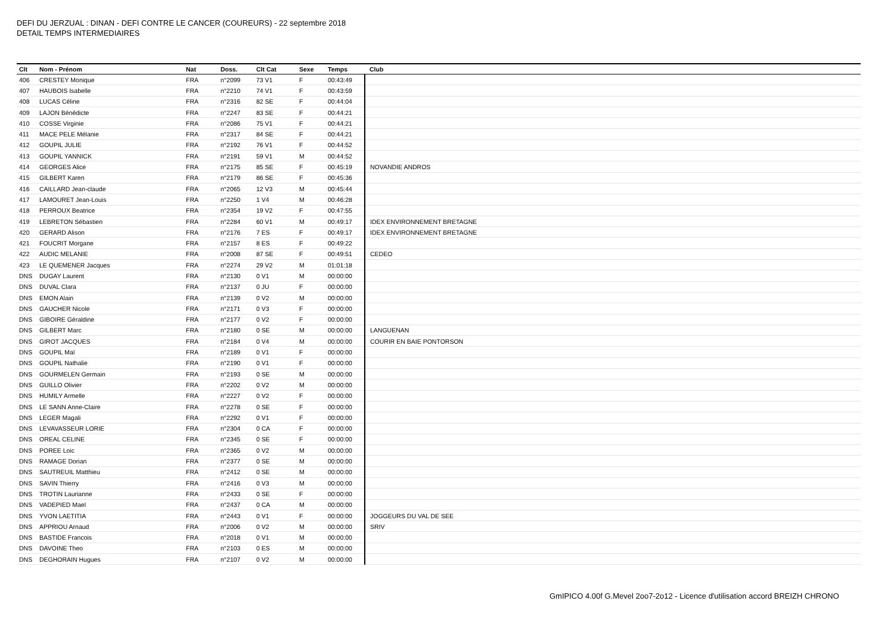DEFI DU JERZUAL : DINAN - DEFI CONTRE LE CANCER (COUREURS) - 22 septembre 2018
DETAIL TEMPS INTERMEDIAIRES
| Clt | Nom - Prénom | Nat | Doss. | Clt Cat | Sexe | Temps | Club |
| --- | --- | --- | --- | --- | --- | --- | --- |
| 406 | CRESTEY Monique | FRA | n°2099 | 73 V1 | F | 00:43:49 | |
| 407 | HAUBOIS Isabelle | FRA | n°2210 | 74 V1 | F | 00:43:59 | |
| 408 | LUCAS Céline | FRA | n°2316 | 82 SE | F | 00:44:04 | |
| 409 | LAJON Bénédicte | FRA | n°2247 | 83 SE | F | 00:44:21 | |
| 410 | COSSE Virginie | FRA | n°2086 | 75 V1 | F | 00:44:21 | |
| 411 | MACE PELE Mélanie | FRA | n°2317 | 84 SE | F | 00:44:21 | |
| 412 | GOUPIL JULIE | FRA | n°2192 | 76 V1 | F | 00:44:52 | |
| 413 | GOUPIL YANNICK | FRA | n°2191 | 59 V1 | M | 00:44:52 | |
| 414 | GEORGES Alice | FRA | n°2175 | 85 SE | F | 00:45:19 | NOVANDIE ANDROS |
| 415 | GILBERT Karen | FRA | n°2179 | 86 SE | F | 00:45:36 | |
| 416 | CAILLARD Jean-claude | FRA | n°2065 | 12 V3 | M | 00:45:44 | |
| 417 | LAMOURET Jean-Louis | FRA | n°2250 | 1 V4 | M | 00:46:28 | |
| 418 | PERROUX Beatrice | FRA | n°2354 | 19 V2 | F | 00:47:55 | |
| 419 | LEBRETON Sébastien | FRA | n°2284 | 60 V1 | M | 00:49:17 | IDEX ENVIRONNEMENT BRETAGNE |
| 420 | GERARD Alison | FRA | n°2176 | 7 ES | F | 00:49:17 | IDEX ENVIRONNEMENT BRETAGNE |
| 421 | FOUCRIT Morgane | FRA | n°2157 | 8 ES | F | 00:49:22 | |
| 422 | AUDIC MELANIE | FRA | n°2008 | 87 SE | F | 00:49:51 | CEDEO |
| 423 | LE QUEMENER Jacques | FRA | n°2274 | 29 V2 | M | 01:01:18 | |
| DNS | DUGAY Laurent | FRA | n°2130 | 0 V1 | M | 00:00:00 | |
| DNS | DUVAL Clara | FRA | n°2137 | 0 JU | F | 00:00:00 | |
| DNS | EMON Alain | FRA | n°2139 | 0 V2 | M | 00:00:00 | |
| DNS | GAUCHER Nicole | FRA | n°2171 | 0 V3 | F | 00:00:00 | |
| DNS | GIBOIRE Géraldine | FRA | n°2177 | 0 V2 | F | 00:00:00 | |
| DNS | GILBERT Marc | FRA | n°2180 | 0 SE | M | 00:00:00 | LANGUENAN |
| DNS | GIROT JACQUES | FRA | n°2184 | 0 V4 | M | 00:00:00 | COURIR EN BAIE PONTORSON |
| DNS | GOUPIL Maï | FRA | n°2189 | 0 V1 | F | 00:00:00 | |
| DNS | GOUPIL Nathalie | FRA | n°2190 | 0 V1 | F | 00:00:00 | |
| DNS | GOURMELEN Germain | FRA | n°2193 | 0 SE | M | 00:00:00 | |
| DNS | GUILLO Olivier | FRA | n°2202 | 0 V2 | M | 00:00:00 | |
| DNS | HUMILY Armelle | FRA | n°2227 | 0 V2 | F | 00:00:00 | |
| DNS | LE SANN Anne-Claire | FRA | n°2278 | 0 SE | F | 00:00:00 | |
| DNS | LEGER Magali | FRA | n°2292 | 0 V1 | F | 00:00:00 | |
| DNS | LEVAVASSEUR LORIE | FRA | n°2304 | 0 CA | F | 00:00:00 | |
| DNS | OREAL CELINE | FRA | n°2345 | 0 SE | F | 00:00:00 | |
| DNS | POREE Loic | FRA | n°2365 | 0 V2 | M | 00:00:00 | |
| DNS | RAMAGE Dorian | FRA | n°2377 | 0 SE | M | 00:00:00 | |
| DNS | SAUTREUIL Matthieu | FRA | n°2412 | 0 SE | M | 00:00:00 | |
| DNS | SAVIN Thierry | FRA | n°2416 | 0 V3 | M | 00:00:00 | |
| DNS | TROTIN Laurianne | FRA | n°2433 | 0 SE | F | 00:00:00 | |
| DNS | VADEPIED Mael | FRA | n°2437 | 0 CA | M | 00:00:00 | |
| DNS | YVON LAETITIA | FRA | n°2443 | 0 V1 | F | 00:00:00 | JOGGEURS DU VAL DE SEE |
| DNS | APPRIOU Arnaud | FRA | n°2006 | 0 V2 | M | 00:00:00 | SRIV |
| DNS | BASTIDE Francois | FRA | n°2018 | 0 V1 | M | 00:00:00 | |
| DNS | DAVOINE Theo | FRA | n°2103 | 0 ES | M | 00:00:00 | |
| DNS | DEGHORAIN Hugues | FRA | n°2107 | 0 V2 | M | 00:00:00 | |
GmIPICO 4.00f G.Mevel 2oo7-2o12 - Licence d'utilisation accord BREIZH CHRONO